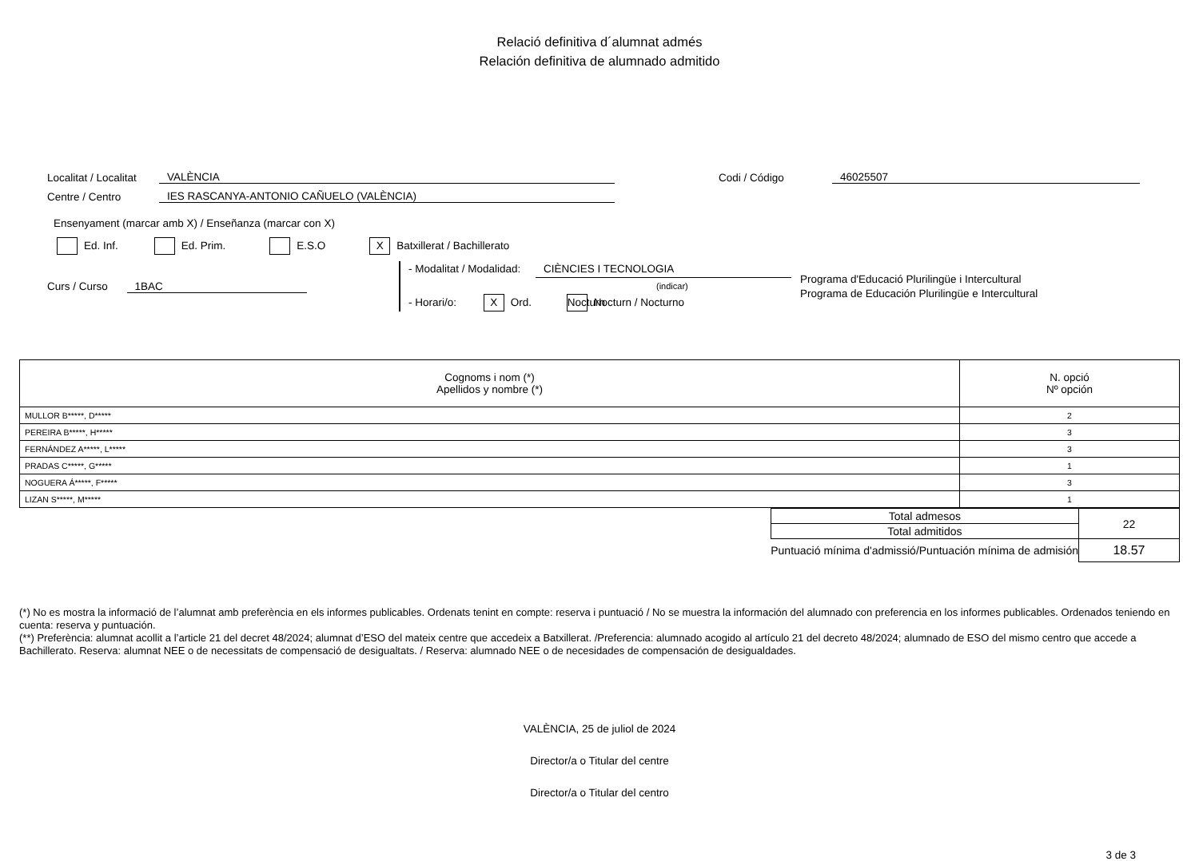Relació definitiva d´alumnat admés
Relación definitiva de alumnado admitido
Localitat / Localitat VALÈNCIA Codi / Código 46025507
Centre / Centro IES RASCANYA-ANTONIO CAÑUELO (VALÈNCIA)
Ensenyament (marcar amb X) / Enseñanza (marcar con X)
Ed. Inf. Ed. Prim. E.S.O X Batxillerat / Bachillerato
Curs / Curso 1BAC
- Modalitat / Modalidad: CIÈNCIES I TECNOLOGIA
(indicar)
- Horari/o: X Ord. Nocturn Nocturn / Nocturno
Programa d'Educació Plurilingüe i Intercultural
Programa de Educación Plurilingüe e Intercultural
| Cognoms i nom (*) Apellidos y nombre (*) | N. opció Nº opción |
| --- | --- |
| MULLOR B*****, D***** | 2 |
| PEREIRA B*****, H***** | 3 |
| FERNÁNDEZ A*****, L***** | 3 |
| PRADAS C*****, G***** | 1 |
| NOGUERA Á*****, F***** | 3 |
| LIZAN S*****, M***** | 1 |
| Total admesos | 22 |
| Total admitidos | |
| Puntuació mínima d'admissió/Puntuación mínima de admisión | 18.57 |
(*) No es mostra la informació de l’alumnat amb preferència en els informes publicables. Ordenats tenint en compte: reserva i puntuació / No se muestra la información del alumnado con preferencia en los informes publicables. Ordenados teniendo en cuenta: reserva y puntuación.
(**) Preferència: alumnat acollit a l’article 21 del decret 48/2024; alumnat d’ESO del mateix centre que accedeix a Batxillerat. /Preferencia: alumnado acogido al artículo 21 del decreto 48/2024; alumnado de ESO del mismo centro que accede a Bachillerato. Reserva: alumnat NEE o de necessitats de compensació de desigualtats. / Reserva: alumnado NEE o de necesidades de compensación de desigualdades.
VALÈNCIA, 25 de juliol de 2024
Director/a o Titular del centre
Director/a o Titular del centro
3 de 3